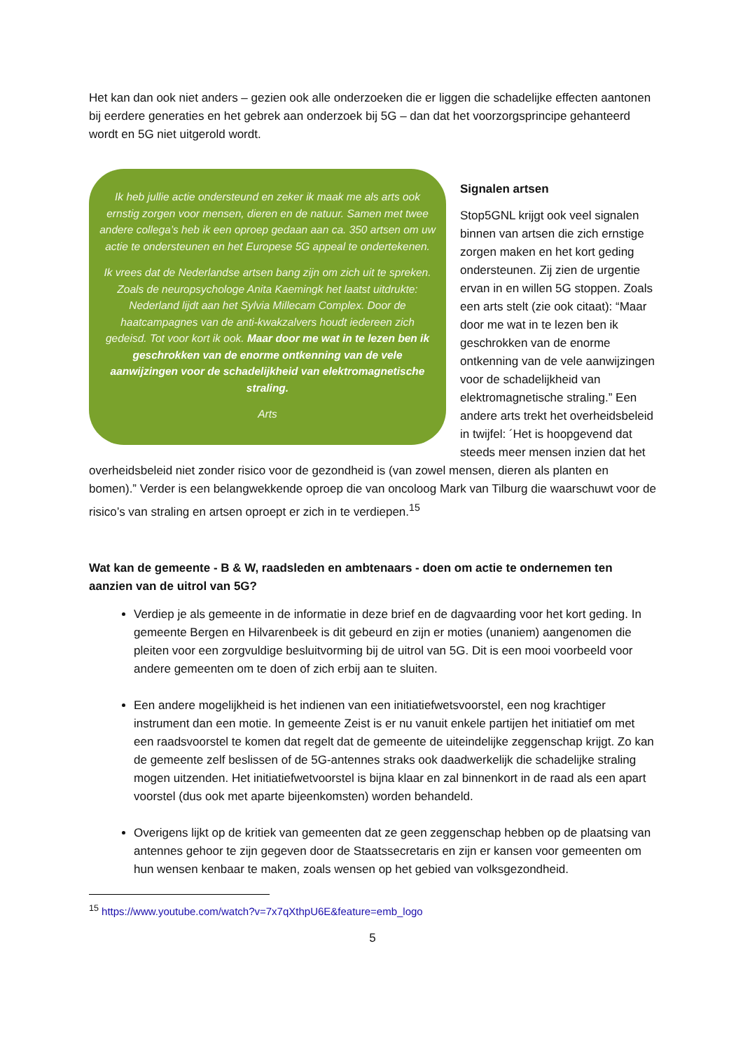Het kan dan ook niet anders – gezien ook alle onderzoeken die er liggen die schadelijke effecten aantonen bij eerdere generaties en het gebrek aan onderzoek bij 5G – dan dat het voorzorgsprincipe gehanteerd wordt en 5G niet uitgerold wordt.
Ik heb jullie actie ondersteund en zeker ik maak me als arts ook ernstig zorgen voor mensen, dieren en de natuur. Samen met twee andere collega’s heb ik een oproep gedaan aan ca. 350 artsen om uw actie te ondersteunen en het Europese 5G appeal te ondertekenen.
Ik vrees dat de Nederlandse artsen bang zijn om zich uit te spreken. Zoals de neuropsychologe Anita Kaemingk het laatst uitdrukte: Nederland lijdt aan het Sylvia Millecam Complex. Door de haatcampagnes van de anti-kwakzalvers houdt iedereen zich gedeisd. Tot voor kort ik ook. Maar door me wat in te lezen ben ik geschrokken van de enorme ontkenning van de vele aanwijzingen voor de schadelijkheid van elektromagnetische straling.
Arts
Signalen artsen
Stop5GNL krijgt ook veel signalen binnen van artsen die zich ernstige zorgen maken en het kort geding ondersteunen. Zij zien de urgentie ervan in en willen 5G stoppen. Zoals een arts stelt (zie ook citaat): “Maar door me wat in te lezen ben ik geschrokken van de enorme ontkenning van de vele aanwijzingen voor de schadelijkheid van elektromagnetische straling.” Een andere arts trekt het overheidsbeleid in twijfel: ´Het is hoopgevend dat steeds meer mensen inzien dat het overheidsbeleid niet zonder risico voor de gezondheid is (van zowel mensen, dieren als planten en bomen).” Verder is een belangwekkende oproep die van oncoloog Mark van Tilburg die waarschuwt voor de risico’s van straling en artsen oproept er zich in te verdiepen.<sup>15</sup>
Wat kan de gemeente - B & W, raadsleden en ambtenaars - doen om actie te ondernemen ten aanzien van de uitrol van 5G?
Verdiep je als gemeente in de informatie in deze brief en de dagvaarding voor het kort geding. In gemeente Bergen en Hilvarenbeek is dit gebeurd en zijn er moties (unaniem) aangenomen die pleiten voor een zorgvuldige besluitvorming bij de uitrol van 5G. Dit is een mooi voorbeeld voor andere gemeenten om te doen of zich erbij aan te sluiten.
Een andere mogelijkheid is het indienen van een initiatiefwetsvoorstel, een nog krachtiger instrument dan een motie. In gemeente Zeist is er nu vanuit enkele partijen het initiatief om met een raadsvoorstel te komen dat regelt dat de gemeente de uiteindelijke zeggenschap krijgt. Zo kan de gemeente zelf beslissen of de 5G-antennes straks ook daadwerkelijk die schadelijke straling mogen uitzenden. Het initiatiefwetvoorstel is bijna klaar en zal binnenkort in de raad als een apart voorstel (dus ook met aparte bijeenkomsten) worden behandeld.
Overigens lijkt op de kritiek van gemeenten dat ze geen zeggenschap hebben op de plaatsing van antennes gehoor te zijn gegeven door de Staatssecretaris en zijn er kansen voor gemeenten om hun wensen kenbaar te maken, zoals wensen op het gebied van volksgezondheid.
<sup>15</sup> https://www.youtube.com/watch?v=7x7qXthpU6E&feature=emb_logo
5